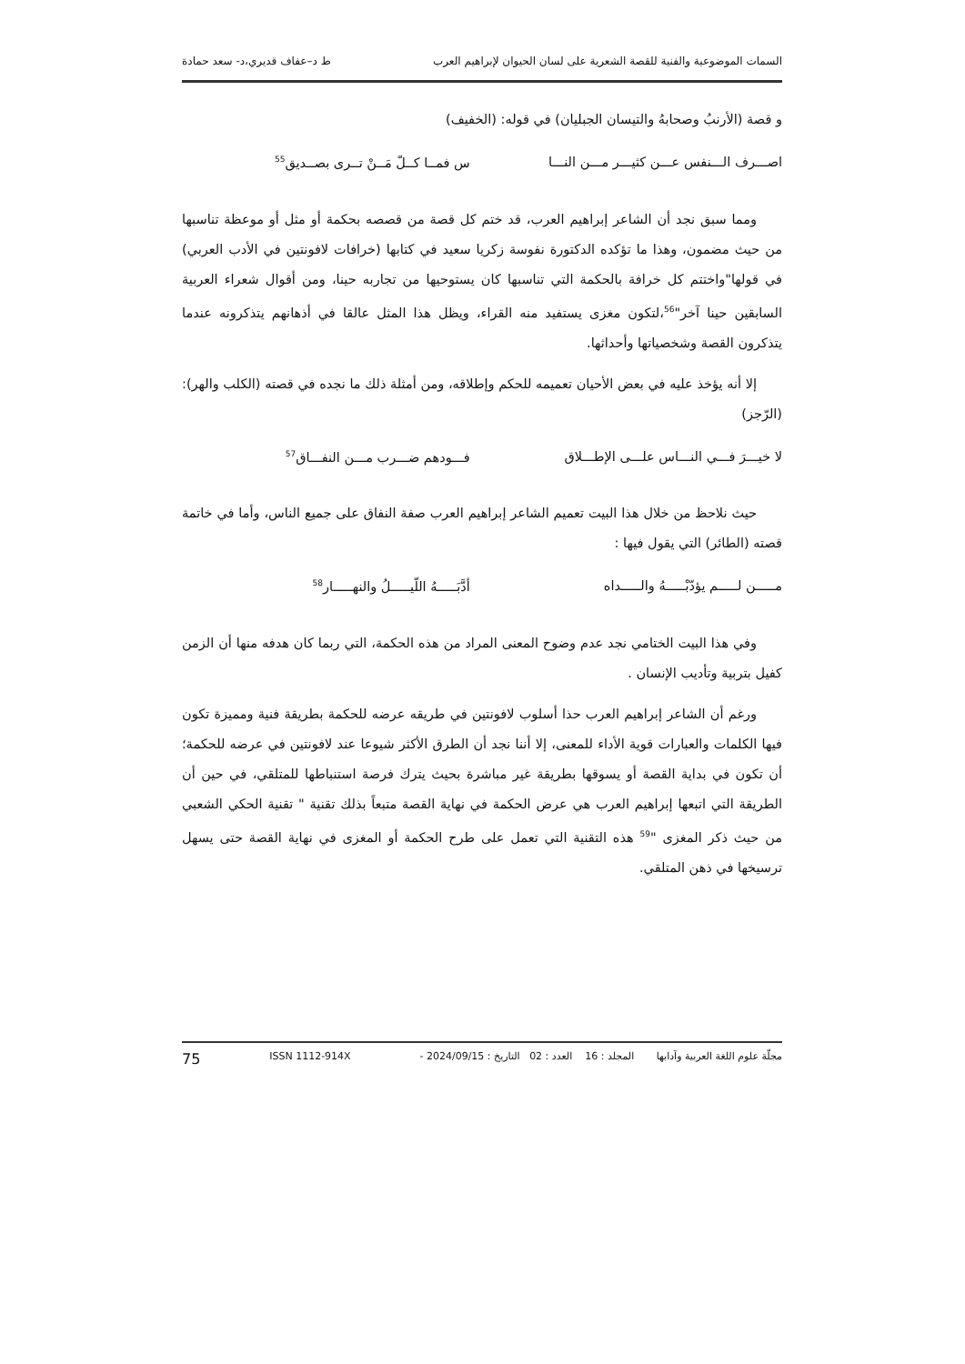السمات الموضوعية والفنية للقصة الشعرية على لسان الحيوان لإبراهيم العرب ط د–عفاف قديري،د- سعد حمادة
و قصة (الأرنبُ وصحابهُ والتيسان الجبليان) في قوله: (الخفيف)
اصـــرف الـــنفس عـــن كثيـــر مـــن النـــا س فمــا كــلّ مَــنْ تــرى بصــديق<sup>55</sup>
ومما سبق نجد أن الشاعر إبراهيم العرب، قد ختم كل قصة من قصصه بحكمة أو مثل أو موعظة تناسبها من حيث مضمون، وهذا ما تؤكده الدكتورة نفوسة زكريا سعيد في كتابها (خرافات لافونتين في الأدب العربي) في قولها"واختتم كل خرافة بالحكمة التي تناسبها كان يستوحيها من تجاربه حينا، ومن أقوال شعراء العربية السابقين حينا آخر"<sup>56</sup>،لتكون مغزى يستفيد منه القراء، ويظل هذا المثل عالقا في أذهانهم يتذكرونه عندما يتذكرون القصة وشخصياتها وأحداثها.
إلا أنه يؤخذ عليه في بعض الأحيان تعميمه للحكم وإطلاقه، ومن أمثلة ذلك ما نجده في قصته (الكلب والهر): (الرّجز)
لا خيـــرَ فـــي النـــاس علـــى الإطـــلاق فـــودهم ضـــرب مـــن النفـــاق<sup>57</sup>
حيث نلاحظ من خلال هذا البيت تعميم الشاعر إبراهيم العرب صفة النفاق على جميع الناس، وأما في خاتمة قصته (الطائر) التي يقول فيها :
مـــــن لـــــم يؤدّبْـــــهُ والـــــداه أدَّبَـــــهُ اللّيـــــلُ والنهـــــار<sup>58</sup>
وفي هذا البيت الختامي نجد عدم وضوح المعنى المراد من هذه الحكمة، التي ربما كان هدفه منها أن الزمن كفيل بتربية وتأديب الإنسان .
ورغم أن الشاعر إبراهيم العرب حذا أسلوب لافونتين في طريقه عرضه للحكمة بطريقة فنية ومميزة تكون فيها الكلمات والعبارات قوية الأداء للمعنى، إلا أننا نجد أن الطرق الأكثر شيوعا عند لافونتين في عرضه للحكمة؛أن تكون في بداية القصة أو يسوقها بطريقة غير مباشرة بحيث يترك فرصة استنباطها للمتلقي، في حين أن الطريقة التي اتبعها إبراهيم العرب هي عرض الحكمة في نهاية القصة متبعاً بذلك تقنية " تقنية الحكي الشعبي من حيث ذكر المغزى "<sup>59</sup> هذه التقنية التي تعمل على طرح الحكمة أو المغزى في نهاية القصة حتى يسهل ترسيخها في ذهن المتلقي.
مجلّة علوم اللغة العربية وآدابها المجلد : 16 العدد : 02 التاريخ : 2024/09/15 - ISSN 1112-914X 75